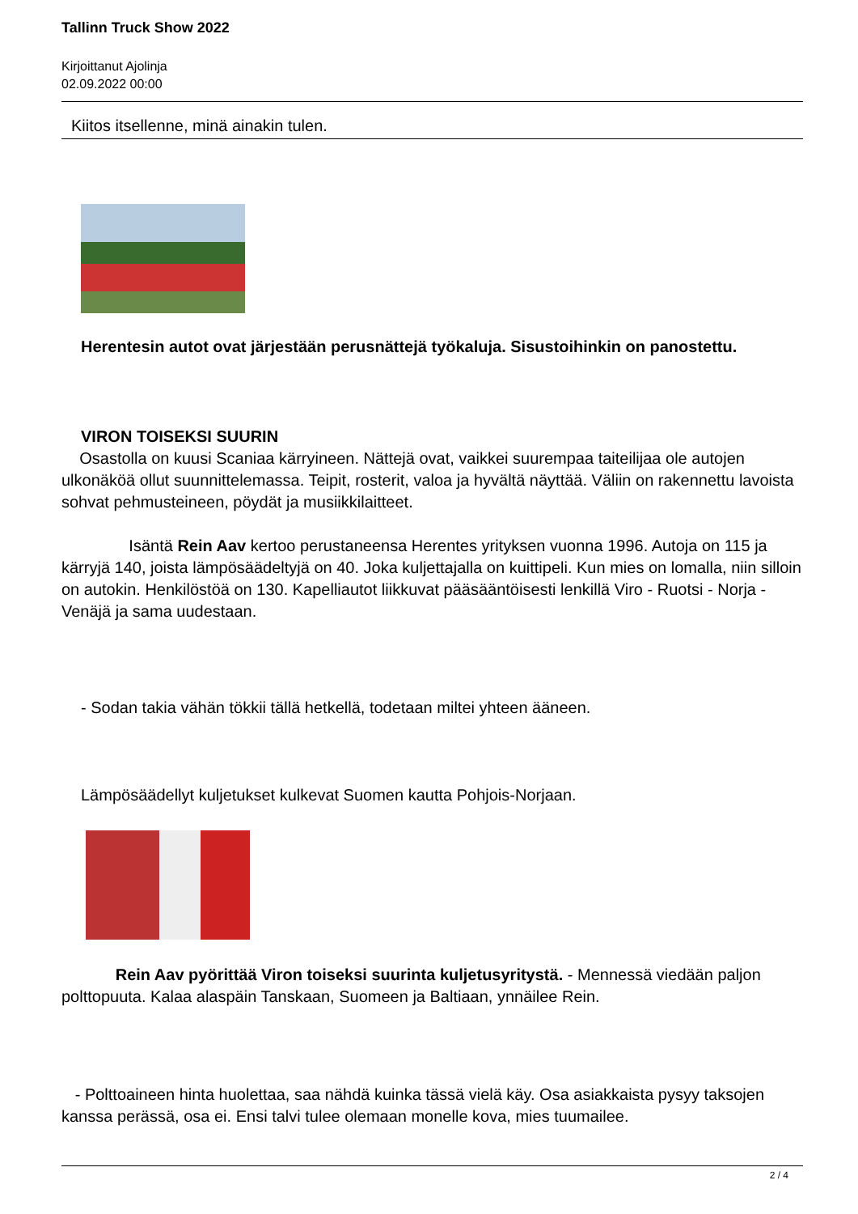Tallinn Truck Show 2022
Kirjoittanut Ajolinja
02.09.2022 00:00
Kiitos itsellenne, minä ainakin tulen.
Herentesin autot ovat järjestään perusnättejä työkaluja. Sisustoihinkin on panostettu.
VIRON TOISEKSI SUURIN
Osastolla on kuusi Scaniaa kärryineen. Nättejä ovat, vaikkei suurempaa taiteilijaa ole autojen ulkonäköä ollut suunnittelemassa. Teipit, rosterit, valoa ja hyvältä näyttää. Väliin on rakennettu lavoista sohvat pehmusteineen, pöydät ja musiikkilaitteet.
Isäntä Rein Aav kertoo perustaneensa Herentes yrityksen vuonna 1996. Autoja on 115 ja kärryjä 140, joista lämpösäädeltyjä on 40. Joka kuljettajalla on kuittipeli. Kun mies on lomalla, niin silloin on autokin. Henkilöstöä on 130. Kapelliautot liikkuvat pääsääntöisesti lenkillä Viro - Ruotsi - Norja - Venäjä ja sama uudestaan.
- Sodan takia vähän tökkii tällä hetkellä, todetaan miltei yhteen ääneen.
Lämpösäädellyt kuljetukset kulkevat Suomen kautta Pohjois-Norjaan.
Rein Aav pyörittää Viron toiseksi suurinta kuljetusyritystä. - Mennessä viedään paljon polttopuuta. Kalaa alaspäin Tanskaan, Suomeen ja Baltiaan, ynnäilee Rein.
- Polttoaineen hinta huolettaa, saa nähdä kuinka tässä vielä käy. Osa asiakkaista pysyy taksojen kanssa perässä, osa ei. Ensi talvi tulee olemaan monelle kova, mies tuumailee.
2 / 4